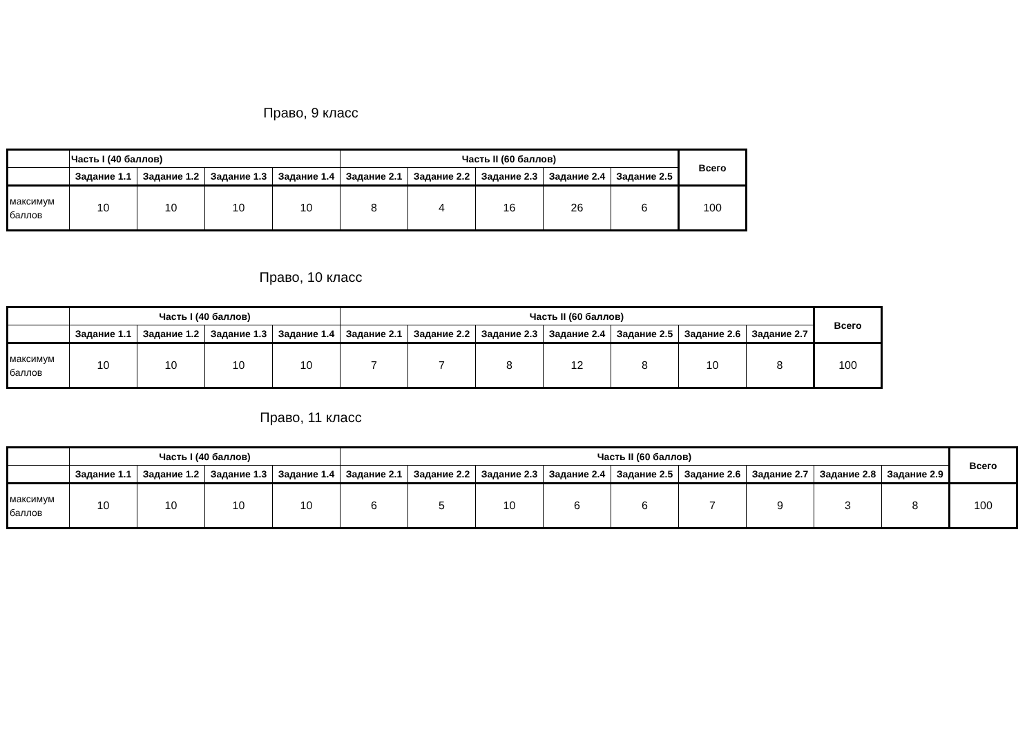Право, 9 класс
| | Часть I (40 баллов) | | | | Часть II (60 баллов) | | | | | Всего |
| --- | --- | --- | --- | --- | --- | --- | --- | --- | --- | --- |
| | Задание 1.1 | Задание 1.2 | Задание 1.3 | Задание 1.4 | Задание 2.1 | Задание 2.2 | Задание 2.3 | Задание 2.4 | Задание 2.5 | |
| максимум баллов | 10 | 10 | 10 | 10 | 8 | 4 | 16 | 26 | 6 | 100 |
Право, 10 класс
| | Часть I (40 баллов) | | | | Часть II (60 баллов) | | | | | | | Всего |
| --- | --- | --- | --- | --- | --- | --- | --- | --- | --- | --- | --- | --- |
| | Задание 1.1 | Задание 1.2 | Задание 1.3 | Задание 1.4 | Задание 2.1 | Задание 2.2 | Задание 2.3 | Задание 2.4 | Задание 2.5 | Задание 2.6 | Задание 2.7 | |
| максимум баллов | 10 | 10 | 10 | 10 | 7 | 7 | 8 | 12 | 8 | 10 | 8 | 100 |
Право, 11 класс
| | Часть I (40 баллов) | | | | Часть II (60 баллов) | | | | | | | | | Всего |
| --- | --- | --- | --- | --- | --- | --- | --- | --- | --- | --- | --- | --- | --- | --- |
| | Задание 1.1 | Задание 1.2 | Задание 1.3 | Задание 1.4 | Задание 2.1 | Задание 2.2 | Задание 2.3 | Задание 2.4 | Задание 2.5 | Задание 2.6 | Задание 2.7 | Задание 2.8 | Задание 2.9 | |
| максимум баллов | 10 | 10 | 10 | 10 | 6 | 5 | 10 | 6 | 6 | 7 | 9 | 3 | 8 | 100 |